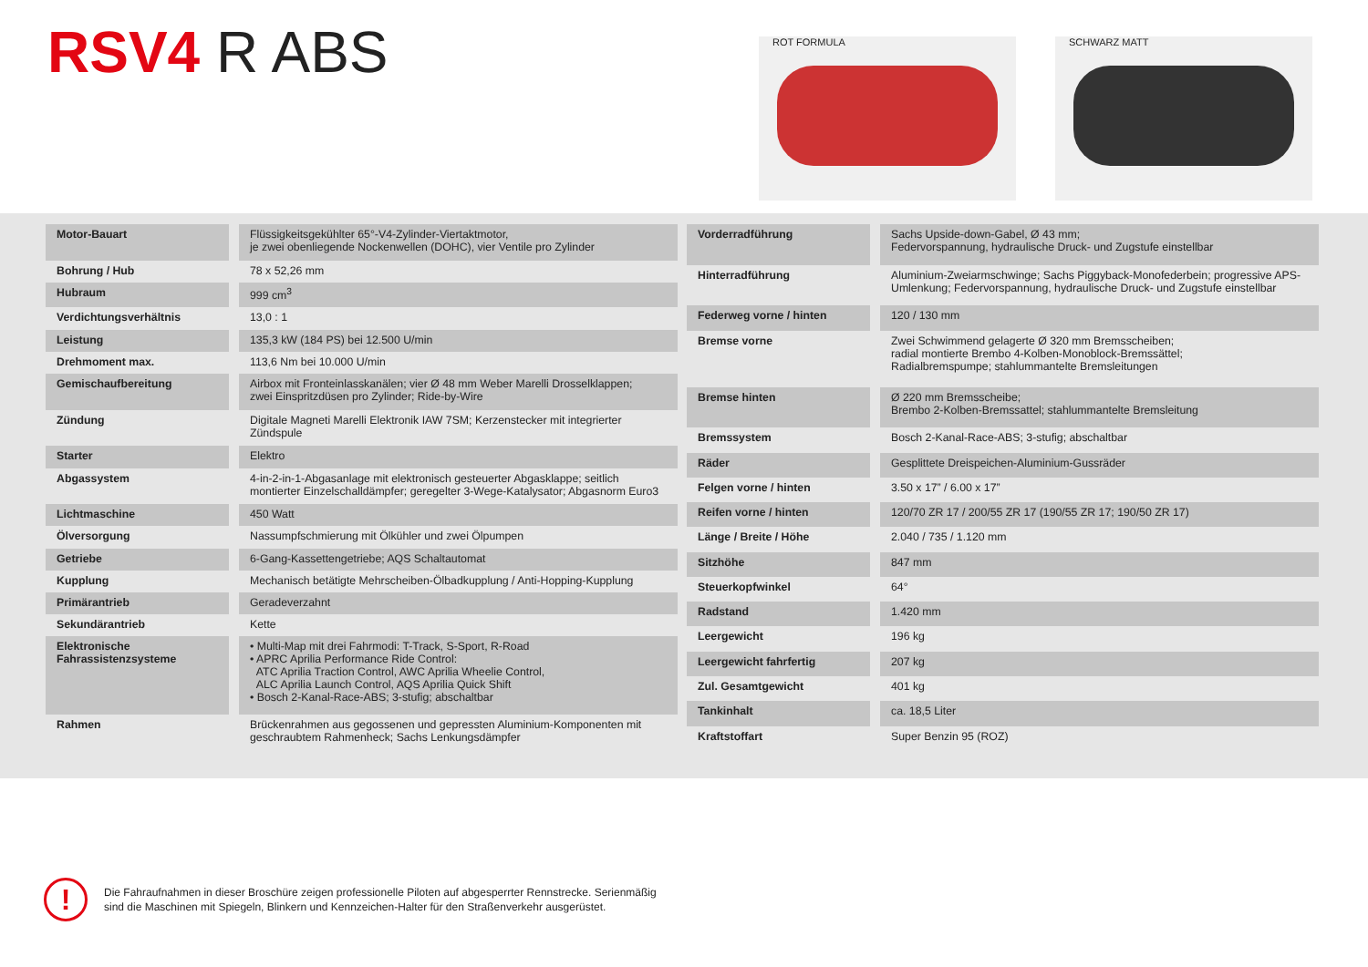RSV4 R ABS ROT FORMULA SCHWARZ MATT
| Motor-Bauart | Flüssigkeitsgekühlter 65°-V4-Zylinder-Viertaktmotor, je zwei obenliegende Nockenwellen (DOHC), vier Ventile pro Zylinder |
| Bohrung / Hub | 78 x 52,26 mm |
| Hubraum | 999 cm<sup>3</sup> |
| Verdichtungsverhältnis | 13,0 : 1 |
| Leistung | 135,3 kW (184 PS) bei 12.500 U/min |
| Drehmoment max. | 113,6 Nm bei 10.000 U/min |
| Gemischaufbereitung | Airbox mit Fronteinlasskanälen; vier Ø 48 mm Weber Marelli Drosselklappen; zwei Einspritzdüsen pro Zylinder; Ride-by-Wire |
| Zündung | Digitale Magneti Marelli Elektronik IAW 7SM; Kerzenstecker mit integrierter Zündspule |
| Starter | Elektro |
| Abgassystem | 4-in-2-in-1-Abgasanlage mit elektronisch gesteuerter Abgasklappe; seitlich montierter Einzelschalldämpfer; geregelter 3-Wege-Katalysator; Abgasnorm Euro3 |
| Lichtmaschine | 450 Watt |
| Ölversorgung | Nassumpfschmierung mit Ölkühler und zwei Ölpumpen |
| Getriebe | 6-Gang-Kassettengetriebe; AQS Schaltautomat |
| Kupplung | Mechanisch betätigte Mehrscheiben-Ölbadkupplung / Anti-Hopping-Kupplung |
| Primärantrieb | Geradeverzahnt |
| Sekundärantrieb | Kette |
| Elektronische Fahrassistenzsysteme | • Multi-Map mit drei Fahrmodi: T-Track, S-Sport, R-Road • APRC Aprilia Performance Ride Control: ATC Aprilia Traction Control, AWC Aprilia Wheelie Control, ALC Aprilia Launch Control, AQS Aprilia Quick Shift • Bosch 2-Kanal-Race-ABS; 3-stufig; abschaltbar |
| Rahmen | Brückenrahmen aus gegossenen und gepressten Aluminium-Komponenten mit geschraubtem Rahmenheck; Sachs Lenkungsdämpfer |
| Vorderradführung | Sachs Upside-down-Gabel, Ø 43 mm; Federvorspannung, hydraulische Druck- und Zugstufe einstellbar |
| Hinterradführung | Aluminium-Zweiarmschwinge; Sachs Piggyback-Monofederbein; progressive APS-Umlenkung; Federvorspannung, hydraulische Druck- und Zugstufe einstellbar |
| Federweg vorne / hinten | 120 / 130 mm |
| Bremse vorne | Zwei Schwimmend gelagerte Ø 320 mm Bremsscheiben; radial montierte Brembo 4-Kolben-Monoblock-Bremssättel; Radialbremspumpe; stahlummantelte Bremsleitungen |
| Bremse hinten | Ø 220 mm Bremsscheibe; Brembo 2-Kolben-Bremssattel; stahlummantelte Bremsleitung |
| Bremssystem | Bosch 2-Kanal-Race-ABS; 3-stufig; abschaltbar |
| Räder | Gesplittete Dreispeichen-Aluminium-Gussräder |
| Felgen vorne / hinten | 3.50 x 17” / 6.00 x 17” |
| Reifen vorne / hinten | 120/70 ZR 17 / 200/55 ZR 17 (190/55 ZR 17; 190/50 ZR 17) |
| Länge / Breite / Höhe | 2.040 / 735 / 1.120 mm |
| Sitzhöhe | 847 mm |
| Steuerkopfwinkel | 64° |
| Radstand | 1.420 mm |
| Leergewicht | 196 kg |
| Leergewicht fahrfertig | 207 kg |
| Zul. Gesamtgewicht | 401 kg |
| Tankinhalt | ca. 18,5 Liter |
| Kraftstoffart | Super Benzin 95 (ROZ) |
!
Die Fahraufnahmen in dieser Broschüre zeigen professionelle Piloten auf abgesperrter Rennstrecke. Serienmäßig
sind die Maschinen mit Spiegeln, Blinkern und Kennzeichen-Halter für den Straßenverkehr ausgerüstet.